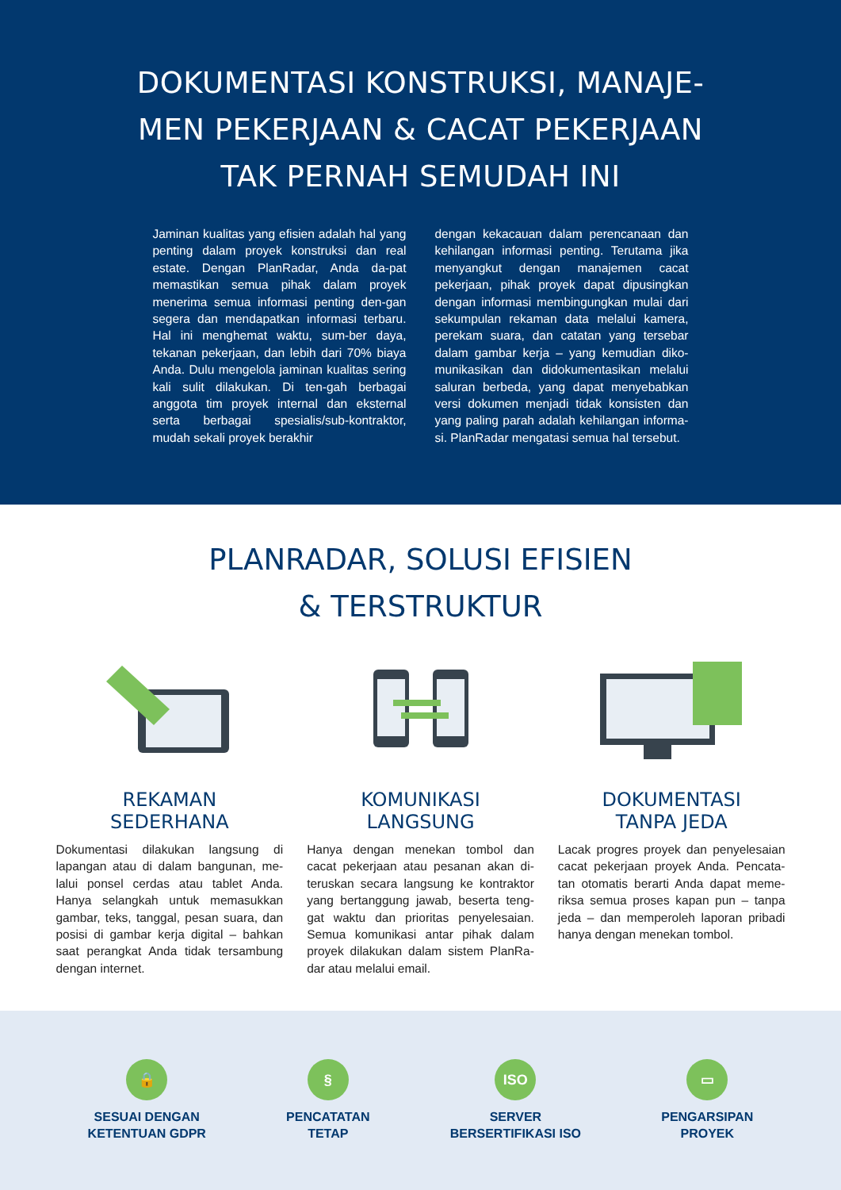DOKUMENTASI KONSTRUKSI, MANAJE-MEN PEKERJAAN & CACAT PEKERJAAN TAK PERNAH SEMUDAH INI
Jaminan kualitas yang efisien adalah hal yang penting dalam proyek konstruksi dan real estate. Dengan PlanRadar, Anda da-pat memastikan semua pihak dalam proyek menerima semua informasi penting den-gan segera dan mendapatkan informasi terbaru. Hal ini menghemat waktu, sum-ber daya, tekanan pekerjaan, dan lebih dari 70% biaya Anda. Dulu mengelola jaminan kualitas sering kali sulit dilakukan. Di ten-gah berbagai anggota tim proyek internal dan eksternal serta berbagai spesialis/sub-kontraktor, mudah sekali proyek berakhir
dengan kekacauan dalam perencanaan dan kehilangan informasi penting. Terutama jika menyangkut dengan manajemen cacat pekerjaan, pihak proyek dapat dipusingkan dengan informasi membingungkan mulai dari sekumpulan rekaman data melalui kamera, perekam suara, dan catatan yang tersebar dalam gambar kerja – yang kemudian diko-munikasikan dan didokumentasikan melalui saluran berbeda, yang dapat menyebabkan versi dokumen menjadi tidak konsisten dan yang paling parah adalah kehilangan informa-si. PlanRadar mengatasi semua hal tersebut.
PLANRADAR, SOLUSI EFISIEN
& TERSTRUKTUR
REKAMAN
SEDERHANA
Dokumentasi dilakukan langsung di lapangan atau di dalam bangunan, me-lalui ponsel cerdas atau tablet Anda. Hanya selangkah untuk memasukkan gambar, teks, tanggal, pesan suara, dan posisi di gambar kerja digital – bahkan saat perangkat Anda tidak tersambung dengan internet.
KOMUNIKASI
LANGSUNG
Hanya dengan menekan tombol dan cacat pekerjaan atau pesanan akan di-teruskan secara langsung ke kontraktor yang bertanggung jawab, beserta teng-gat waktu dan prioritas penyelesaian. Semua komunikasi antar pihak dalam proyek dilakukan dalam sistem PlanRa-dar atau melalui email.
DOKUMENTASI
TANPA JEDA
Lacak progres proyek dan penyelesaian cacat pekerjaan proyek Anda. Pencata-tan otomatis berarti Anda dapat meme-riksa semua proses kapan pun – tanpa jeda – dan memperoleh laporan pribadi hanya dengan menekan tombol.
🔒
SESUAI DENGAN
KETENTUAN GDPR
§
PENCATATAN
TETAP
ISO
SERVER
BERSERTIFIKASI ISO
▭
PENGARSIPAN
PROYEK